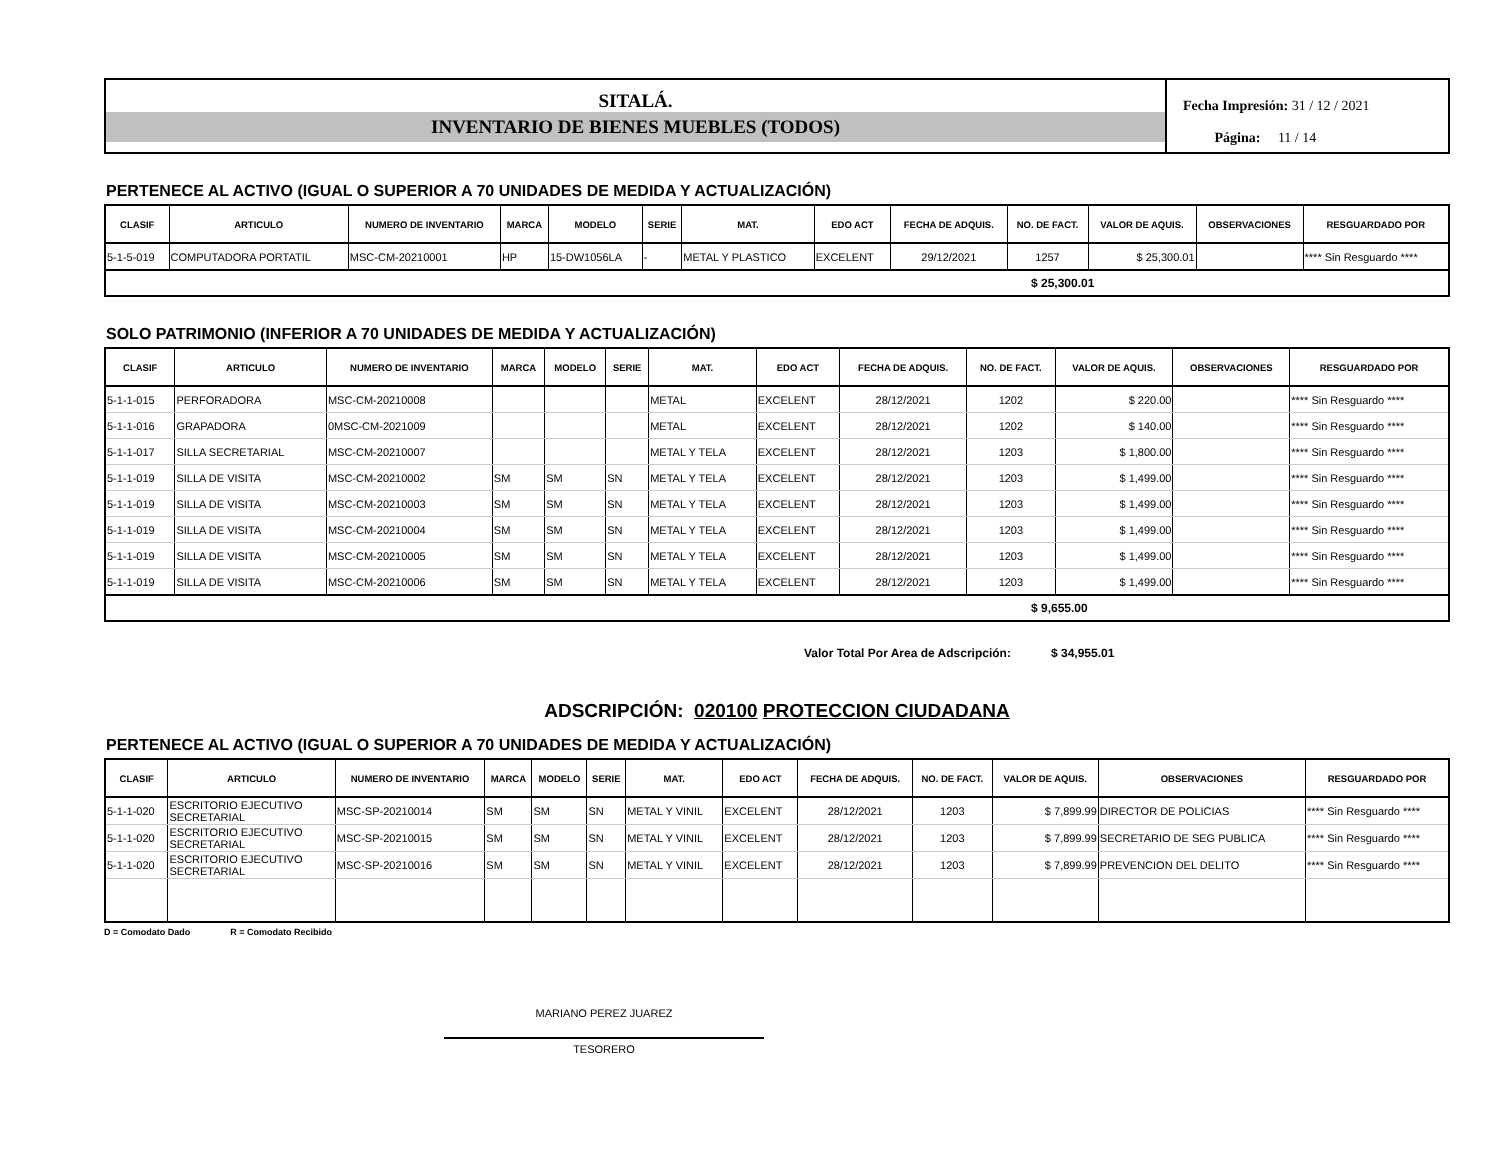SITALÁ.
INVENTARIO DE BIENES MUEBLES (TODOS)
Fecha Impresión: 31 / 12 / 2021
Página: 11 / 14
PERTENECE AL ACTIVO (IGUAL O SUPERIOR A 70 UNIDADES DE MEDIDA Y ACTUALIZACIÓN)
| CLASIF | ARTICULO | NUMERO DE INVENTARIO | MARCA | MODELO | SERIE | MAT. | EDO ACT | FECHA DE ADQUIS. | NO. DE FACT. | VALOR DE AQUIS. | OBSERVACIONES | RESGUARDADO POR |
| --- | --- | --- | --- | --- | --- | --- | --- | --- | --- | --- | --- | --- |
| 5-1-5-019 | COMPUTADORA PORTATIL | MSC-CM-20210001 | HP | 15-DW1056LA | - | METAL Y PLASTICO | EXCELENT | 29/12/2021 | 1257 | $ 25,300.01 | | **** Sin Resguardo **** |
$ 25,300.01
SOLO PATRIMONIO (INFERIOR A 70 UNIDADES DE MEDIDA Y ACTUALIZACIÓN)
| CLASIF | ARTICULO | NUMERO DE INVENTARIO | MARCA | MODELO | SERIE | MAT. | EDO ACT | FECHA DE ADQUIS. | NO. DE FACT. | VALOR DE AQUIS. | OBSERVACIONES | RESGUARDADO POR |
| --- | --- | --- | --- | --- | --- | --- | --- | --- | --- | --- | --- | --- |
| 5-1-1-015 | PERFORADORA | MSC-CM-20210008 | | | | METAL | EXCELENT | 28/12/2021 | 1202 | $ 220.00 | | **** Sin Resguardo **** |
| 5-1-1-016 | GRAPADORA | 0MSC-CM-2021009 | | | | METAL | EXCELENT | 28/12/2021 | 1202 | $ 140.00 | | **** Sin Resguardo **** |
| 5-1-1-017 | SILLA SECRETARIAL | MSC-CM-20210007 | | | | METAL Y TELA | EXCELENT | 28/12/2021 | 1203 | $ 1,800.00 | | **** Sin Resguardo **** |
| 5-1-1-019 | SILLA DE VISITA | MSC-CM-20210002 | SM | SM | SN | METAL Y TELA | EXCELENT | 28/12/2021 | 1203 | $ 1,499.00 | | **** Sin Resguardo **** |
| 5-1-1-019 | SILLA DE VISITA | MSC-CM-20210003 | SM | SM | SN | METAL Y TELA | EXCELENT | 28/12/2021 | 1203 | $ 1,499.00 | | **** Sin Resguardo **** |
| 5-1-1-019 | SILLA DE VISITA | MSC-CM-20210004 | SM | SM | SN | METAL Y TELA | EXCELENT | 28/12/2021 | 1203 | $ 1,499.00 | | **** Sin Resguardo **** |
| 5-1-1-019 | SILLA DE VISITA | MSC-CM-20210005 | SM | SM | SN | METAL Y TELA | EXCELENT | 28/12/2021 | 1203 | $ 1,499.00 | | **** Sin Resguardo **** |
| 5-1-1-019 | SILLA DE VISITA | MSC-CM-20210006 | SM | SM | SN | METAL Y TELA | EXCELENT | 28/12/2021 | 1203 | $ 1,499.00 | | **** Sin Resguardo **** |
$ 9,655.00
Valor Total Por Area de Adscripción: $ 34,955.01
ADSCRIPCIÓN: 020100 PROTECCION CIUDADANA
PERTENECE AL ACTIVO (IGUAL O SUPERIOR A 70 UNIDADES DE MEDIDA Y ACTUALIZACIÓN)
| CLASIF | ARTICULO | NUMERO DE INVENTARIO | MARCA | MODELO | SERIE | MAT. | EDO ACT | FECHA DE ADQUIS. | NO. DE FACT. | VALOR DE AQUIS. | OBSERVACIONES | RESGUARDADO POR |
| --- | --- | --- | --- | --- | --- | --- | --- | --- | --- | --- | --- | --- |
| 5-1-1-020 | ESCRITORIO EJECUTIVO SECRETARIAL | MSC-SP-20210014 | SM | SM | SN | METAL Y VINIL | EXCELENT | 28/12/2021 | 1203 | $ 7,899.99 | DIRECTOR DE POLICIAS | **** Sin Resguardo **** |
| 5-1-1-020 | ESCRITORIO EJECUTIVO SECRETARIAL | MSC-SP-20210015 | SM | SM | SN | METAL Y VINIL | EXCELENT | 28/12/2021 | 1203 | $ 7,899.99 | SECRETARIO DE SEG PUBLICA | **** Sin Resguardo **** |
| 5-1-1-020 | ESCRITORIO EJECUTIVO SECRETARIAL | MSC-SP-20210016 | SM | SM | SN | METAL Y VINIL | EXCELENT | 28/12/2021 | 1203 | $ 7,899.99 | PREVENCION DEL DELITO | **** Sin Resguardo **** |
D = Comodato Dado R = Comodato Recibido
MARIANO PEREZ JUAREZ
TESORERO